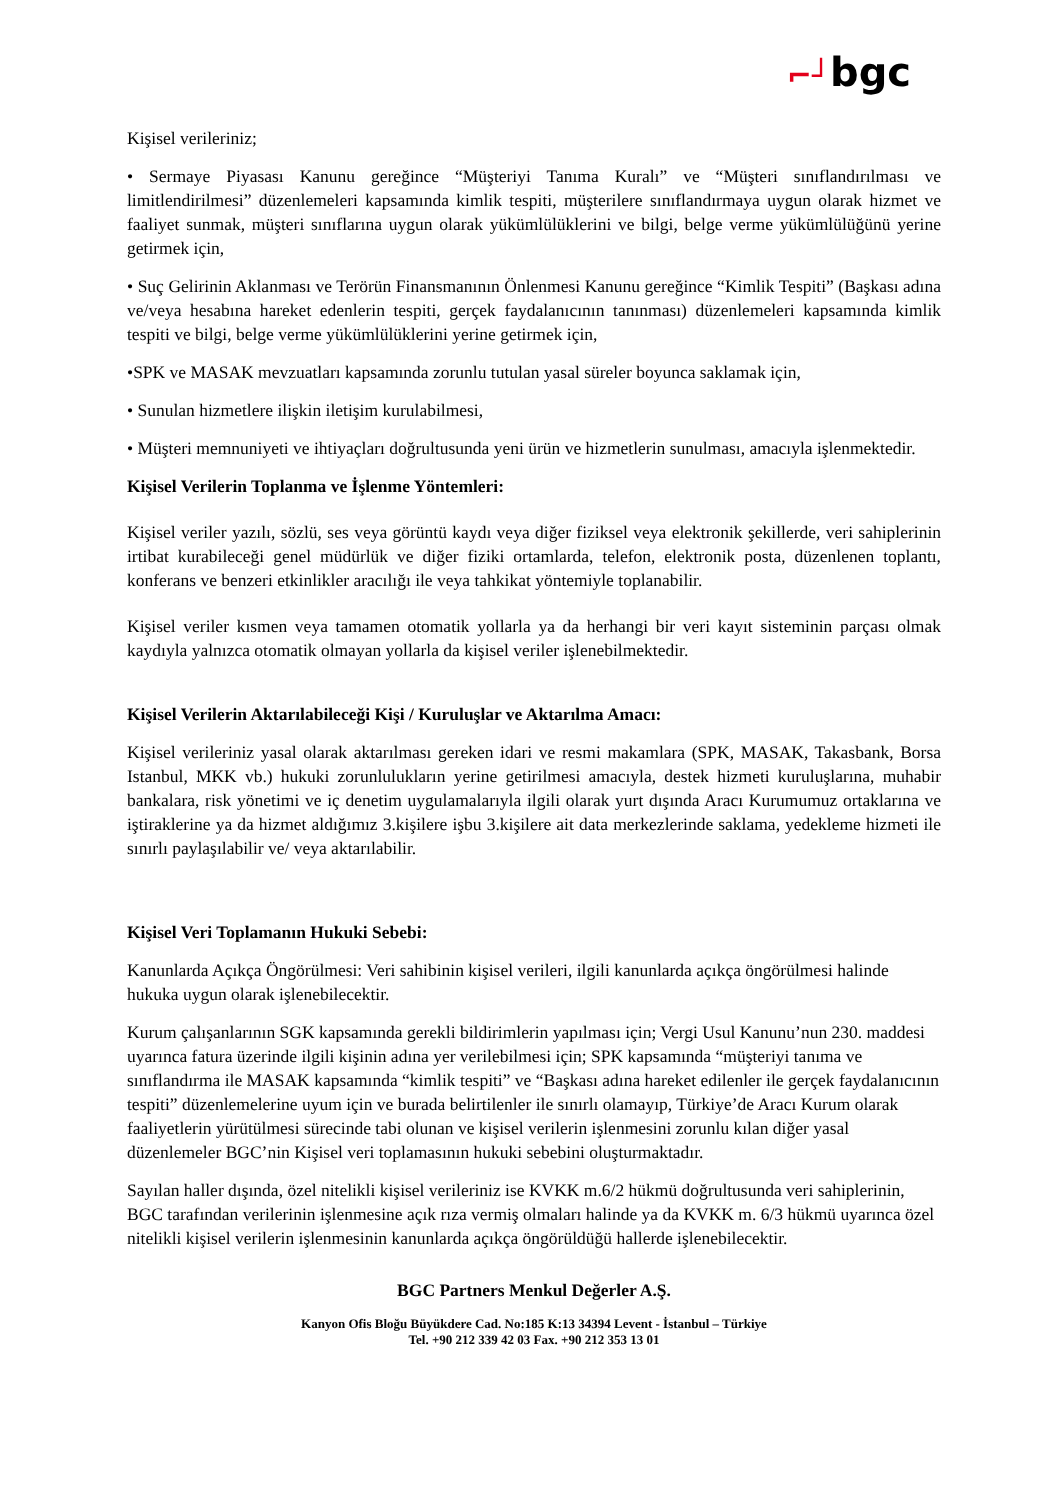⌐┘bgc
Kişisel verileriniz;
• Sermaye Piyasası Kanunu gereğince “Müşteriyi Tanıma Kuralı” ve “Müşteri sınıflandırılması ve limitlendirilmesi” düzenlemeleri kapsamında kimlik tespiti, müşterilere sınıflandırmaya uygun olarak hizmet ve faaliyet sunmak, müşteri sınıflarına uygun olarak yükümlülüklerini ve bilgi, belge verme yükümlülüğünü yerine getirmek için,
• Suç Gelirinin Aklanması ve Terörün Finansmanının Önlenmesi Kanunu gereğince “Kimlik Tespiti” (Başkası adına ve/veya hesabına hareket edenlerin tespiti, gerçek faydalanıcının tanınması) düzenlemeleri kapsamında kimlik tespiti ve bilgi, belge verme yükümlülüklerini yerine getirmek için,
•SPK ve MASAK mevzuatları kapsamında zorunlu tutulan yasal süreler boyunca saklamak için,
• Sunulan hizmetlere ilişkin iletişim kurulabilmesi,
• Müşteri memnuniyeti ve ihtiyaçları doğrultusunda yeni ürün ve hizmetlerin sunulması, amacıyla işlenmektedir.
Kişisel Verilerin Toplanma ve İşlenme Yöntemleri:
Kişisel veriler yazılı, sözlü, ses veya görüntü kaydı veya diğer fiziksel veya elektronik şekillerde, veri sahiplerinin irtibat kurabileceği genel müdürlük ve diğer fiziki ortamlarda, telefon, elektronik posta, düzenlenen toplantı, konferans ve benzeri etkinlikler aracılığı ile veya tahkikat yöntemiyle toplanabilir.
Kişisel veriler kısmen veya tamamen otomatik yollarla ya da herhangi bir veri kayıt sisteminin parçası olmak kaydıyla yalnızca otomatik olmayan yollarla da kişisel veriler işlenebilmektedir.
Kişisel Verilerin Aktarılabileceği Kişi / Kuruluşlar ve Aktarılma Amacı:
Kişisel verileriniz yasal olarak aktarılması gereken idari ve resmi makamlara (SPK, MASAK, Takasbank, Borsa Istanbul, MKK vb.) hukuki zorunlulukların yerine getirilmesi amacıyla, destek hizmeti kuruluşlarına, muhabir bankalara, risk yönetimi ve iç denetim uygulamalarıyla ilgili olarak yurt dışında Aracı Kurumumuz ortaklarına ve iştiraklerine ya da hizmet aldığımız 3.kişilere işbu 3.kişilere ait data merkezlerinde saklama, yedekleme hizmeti ile sınırlı paylaşılabilir ve/ veya aktarılabilir.
Kişisel Veri Toplamanın Hukuki Sebebi:
Kanunlarda Açıkça Öngörülmesi: Veri sahibinin kişisel verileri, ilgili kanunlarda açıkça öngörülmesi halinde hukuka uygun olarak işlenebilecektir.
Kurum çalışanlarının SGK kapsamında gerekli bildirimlerin yapılması için; Vergi Usul Kanunu’nun 230. maddesi uyarınca fatura üzerinde ilgili kişinin adına yer verilebilmesi için; SPK kapsamında “müşteriyi tanıma ve sınıflandırma ile MASAK kapsamında “kimlik tespiti” ve “Başkası adına hareket edilenler ile gerçek faydalanıcının tespiti” düzenlemelerine uyum için ve burada belirtilenler ile sınırlı olamayıp, Türkiye’de Aracı Kurum olarak faaliyetlerin yürütülmesi sürecinde tabi olunan ve kişisel verilerin işlenmesini zorunlu kılan diğer yasal düzenlemeler BGC’nin Kişisel veri toplamasının hukuki sebebini oluşturmaktadır.
Sayılan haller dışında, özel nitelikli kişisel verileriniz ise KVKK m.6/2 hükmü doğrultusunda veri sahiplerinin, BGC tarafından verilerinin işlenmesine açık rıza vermiş olmaları halinde ya da KVKK m. 6/3 hükmü uyarınca özel nitelikli kişisel verilerin işlenmesinin kanunlarda açıkça öngörüldüğü hallerde işlenebilecektir.
BGC Partners Menkul Değerler A.Ş.
Kanyon Ofis Bloğu Büyükdere Cad. No:185 K:13 34394 Levent - İstanbul – Türkiye
Tel. +90 212 339 42 03 Fax. +90 212 353 13 01